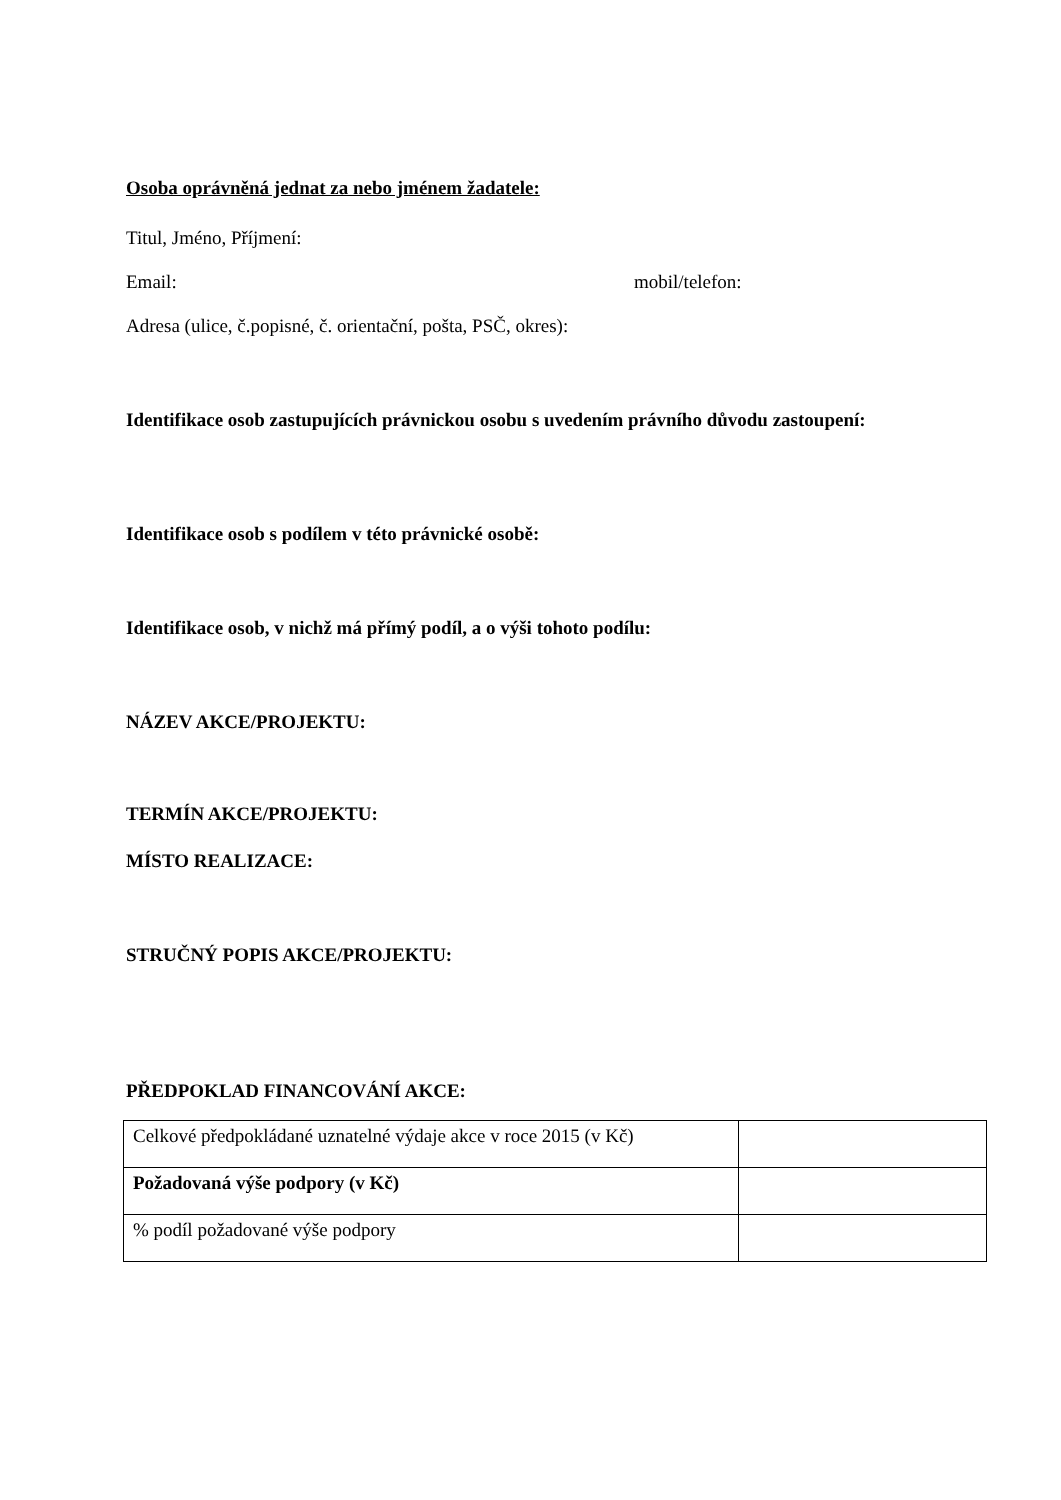Osoba oprávněná jednat za nebo jménem žadatele:
Titul, Jméno, Příjmení:
Email: mobil/telefon:
Adresa (ulice, č.popisné, č. orientační, pošta, PSČ, okres):
Identifikace osob zastupujících právnickou osobu s uvedením právního důvodu zastoupení:
Identifikace osob s podílem v této právnické osobě:
Identifikace osob, v nichž má přímý podíl, a o výši tohoto podílu:
NÁZEV AKCE/PROJEKTU:
TERMÍN AKCE/PROJEKTU:
MÍSTO REALIZACE:
STRUČNÝ POPIS AKCE/PROJEKTU:
PŘEDPOKLAD FINANCOVÁNÍ AKCE:
| Celkové předpokládané uznatelné výdaje akce v roce 2015 (v Kč) | |
| Požadovaná výše podpory (v Kč) | |
| % podíl požadované výše podpory | |